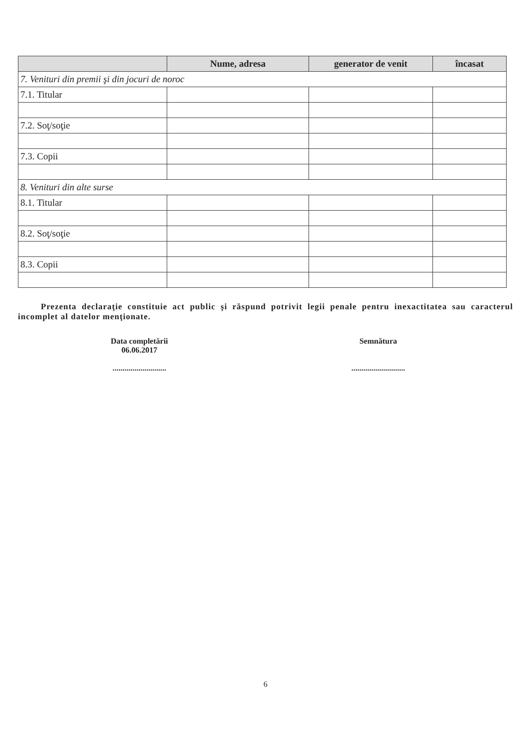| | Nume, adresa | generator de venit | încasat |
| --- | --- | --- | --- |
| 7. Venituri din premii şi din jocuri de noroc | | | |
| 7.1. Titular | | | |
| 7.2. Soţ/soţie | | | |
| 7.3. Copii | | | |
| 8. Venituri din alte surse | | | |
| 8.1. Titular | | | |
| 8.2. Soţ/soţie | | | |
| 8.3. Copii | | | |
Prezenta declaraţie constituie act public şi răspund potrivit legii penale pentru inexactitatea sau caracterul incomplet al datelor menţionate.
Data completării
06.06.2017
...........................
Semnătura
...........................
6